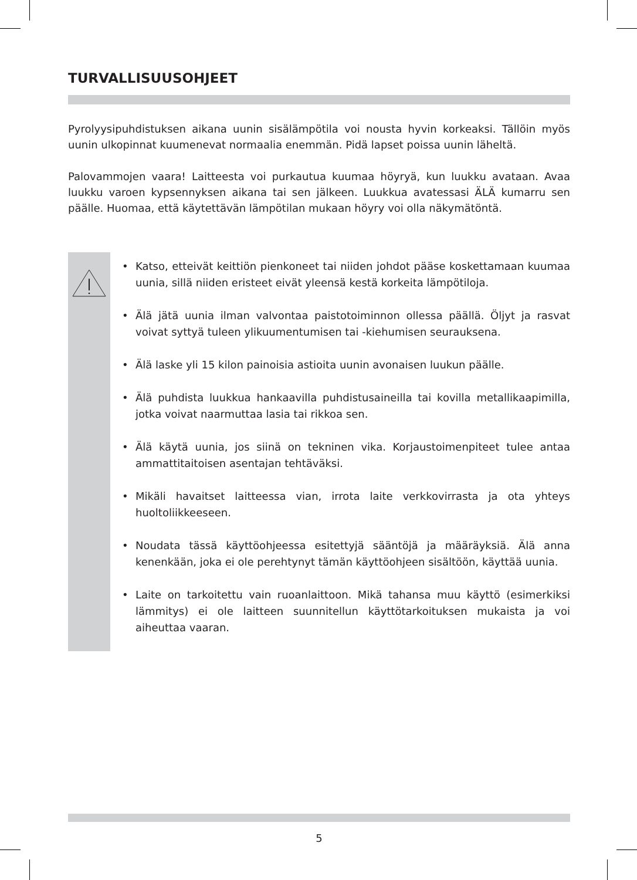TURVALLISUUSOHJEET
Pyrolyysipuhdistuksen aikana uunin sisälämpötila voi nousta hyvin korkeaksi. Tällöin myös uunin ulkopinnat kuumenevat normaalia enemmän. Pidä lapset poissa uunin läheltä.
Palovammojen vaara! Laitteesta voi purkautua kuumaa höyryä, kun luukku avataan. Avaa luukku varoen kypsennyksen aikana tai sen jälkeen. Luukkua avatessasi ÄLÄ kumarru sen päälle. Huomaa, että käytettävän lämpötilan mukaan höyry voi olla näkymätöntä.
• Katso, etteivät keittiön pienkoneet tai niiden johdot pääse koskettamaan kuumaa uunia, sillä niiden eristeet eivät yleensä kestä korkeita lämpötiloja.
• Älä jätä uunia ilman valvontaa paistotoiminnon ollessa päällä. Öljyt ja rasvat voivat syttyä tuleen ylikuumentumisen tai -kiehumisen seurauksena.
• Älä laske yli 15 kilon painoisia astioita uunin avonaisen luukun päälle.
• Älä puhdista luukkua hankaavilla puhdistusaineilla tai kovilla metallikaapimilla, jotka voivat naarmuttaa lasia tai rikkoa sen.
• Älä käytä uunia, jos siinä on tekninen vika. Korjaustoimenpiteet tulee antaa ammattitaitoisen asentajan tehtäväksi.
• Mikäli havaitset laitteessa vian, irrota laite verkkovirrasta ja ota yhteys huoltoliikkeeseen.
• Noudata tässä käyttöohjeessa esitettyjä sääntöjä ja määräyksiä. Älä anna kenenkään, joka ei ole perehtynyt tämän käyttöohjeen sisältöön, käyttää uunia.
• Laite on tarkoitettu vain ruoanlaittoon. Mikä tahansa muu käyttö (esimerkiksi lämmitys) ei ole laitteen suunnitellun käyttötarkoituksen mukaista ja voi aiheuttaa vaaran.
5